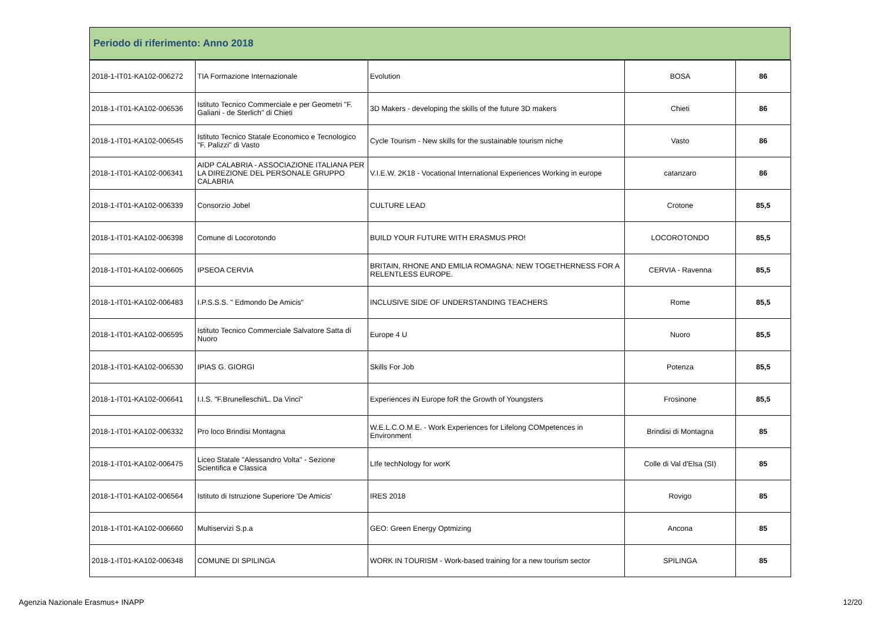Periodo di riferimento: Anno 2018
| 2018-1-IT01-KA102-006272 | TIA Formazione Internazionale | Evolution | BOSA | 86 |
| 2018-1-IT01-KA102-006536 | Istituto Tecnico Commerciale e per Geometri "F. Galiani - de Sterlich" di Chieti | 3D Makers - developing the skills of the future 3D makers | Chieti | 86 |
| 2018-1-IT01-KA102-006545 | Istituto Tecnico Statale Economico e Tecnologico "F. Palizzi" di Vasto | Cycle Tourism - New skills for the sustainable tourism niche | Vasto | 86 |
| 2018-1-IT01-KA102-006341 | AIDP CALABRIA - ASSOCIAZIONE ITALIANA PER LA DIREZIONE DEL PERSONALE GRUPPO CALABRIA | V.I.E.W. 2K18 - Vocational International Experiences Working in europe | catanzaro | 86 |
| 2018-1-IT01-KA102-006339 | Consorzio Jobel | CULTURE LEAD | Crotone | 85,5 |
| 2018-1-IT01-KA102-006398 | Comune di Locorotondo | BUILD YOUR FUTURE WITH ERASMUS PRO! | LOCOROTONDO | 85,5 |
| 2018-1-IT01-KA102-006605 | IPSEOA CERVIA | BRITAIN, RHONE AND EMILIA ROMAGNA: NEW TOGETHERNESS FOR A RELENTLESS EUROPE. | CERVIA - Ravenna | 85,5 |
| 2018-1-IT01-KA102-006483 | I.P.S.S.S. " Edmondo De Amicis" | INCLUSIVE SIDE OF UNDERSTANDING TEACHERS | Rome | 85,5 |
| 2018-1-IT01-KA102-006595 | Istituto Tecnico Commerciale Salvatore Satta di Nuoro | Europe 4 U | Nuoro | 85,5 |
| 2018-1-IT01-KA102-006530 | IPIAS G. GIORGI | Skills For Job | Potenza | 85,5 |
| 2018-1-IT01-KA102-006641 | I.I.S. "F.Brunelleschi/L. Da Vinci" | Experiences iN Europe foR the Growth of Youngsters | Frosinone | 85,5 |
| 2018-1-IT01-KA102-006332 | Pro loco Brindisi Montagna | W.E.L.C.O.M.E. - Work Experiences for Lifelong COMpetences in Environment | Brindisi di Montagna | 85 |
| 2018-1-IT01-KA102-006475 | Liceo Statale "Alessandro Volta" - Sezione Scientifica e Classica | LIfe techNology for worK | Colle di Val d'Elsa (SI) | 85 |
| 2018-1-IT01-KA102-006564 | Istituto di Istruzione Superiore 'De Amicis' | IRES 2018 | Rovigo | 85 |
| 2018-1-IT01-KA102-006660 | Multiservizi S.p.a | GEO: Green Energy Optmizing | Ancona | 85 |
| 2018-1-IT01-KA102-006348 | COMUNE DI SPILINGA | WORK IN TOURISM - Work-based training for a new tourism sector | SPILINGA | 85 |
Agenzia Nazionale Erasmus+ INAPP 12/20